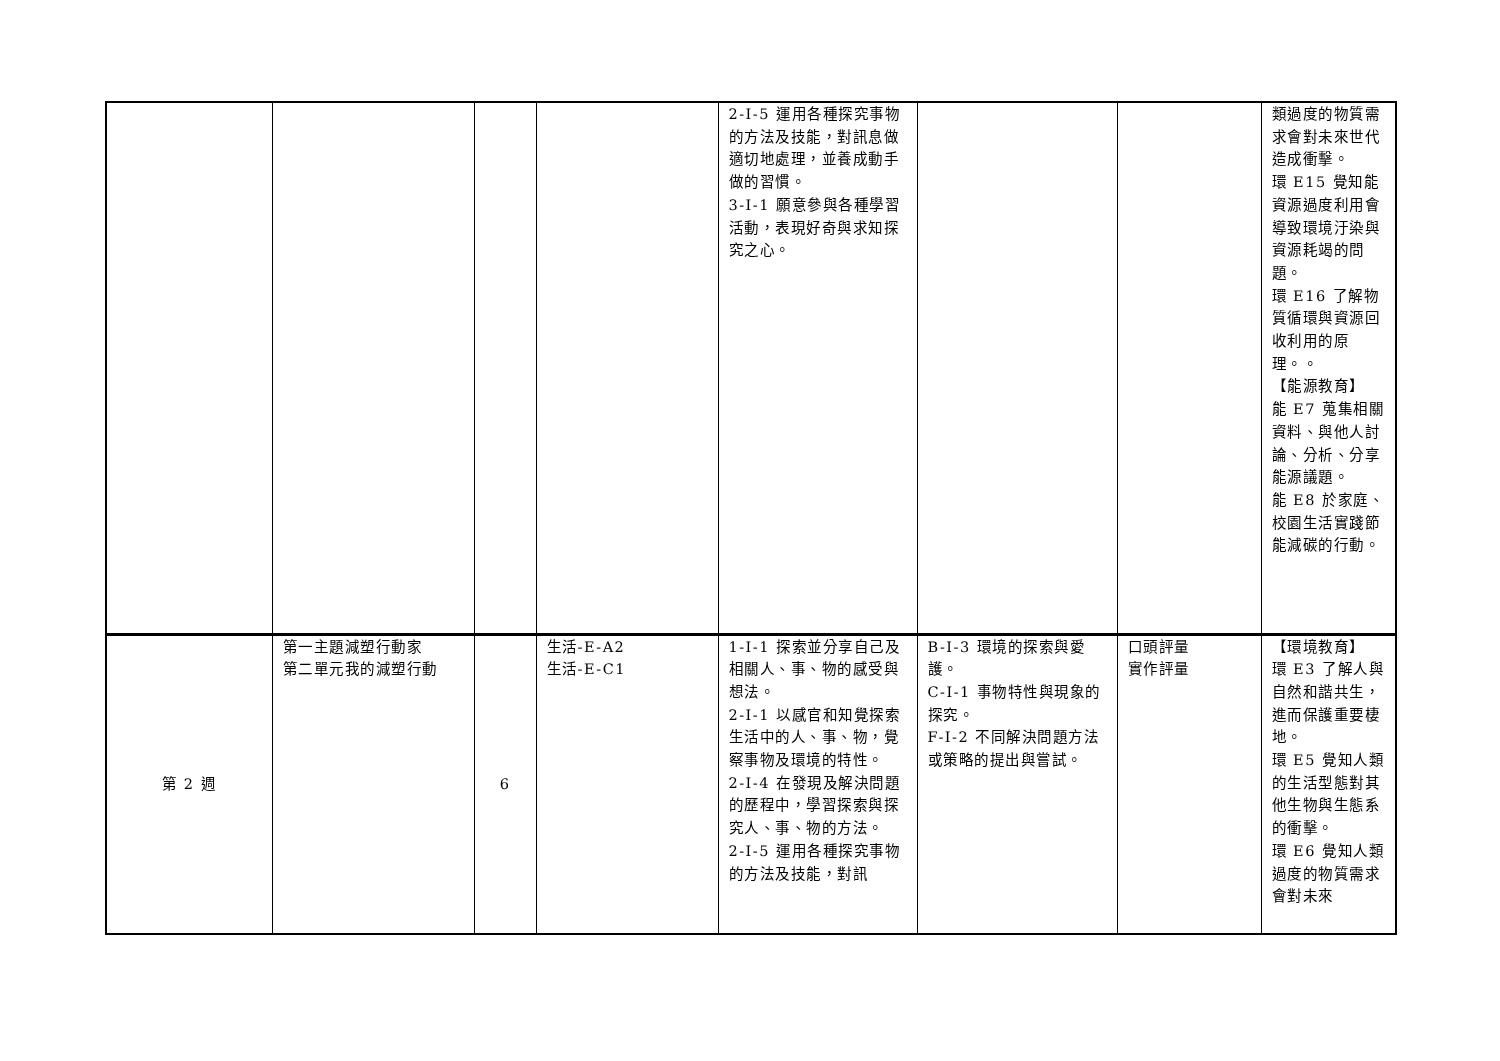| | | | | 2-I-5 運用各種探究事物的方法及技能，對訊息做適切地處理，並養成動手做的習慣。 3-I-1 願意參與各種學習活動，表現好奇與求知探究之心。 | | | 類過度的物質需求會對未來世代造成衝擊。 環 E15 覺知能資源過度利用會導致環境汙染與資源耗竭的問題。 環 E16 了解物質循環與資源回收利用的原理。。 【能源教育】 能 E7 蒐集相關資料、與他人討論、分析、分享能源議題。 能 E8 於家庭、校園生活實踐節能減碳的行動。 |
| 第 2 週 | 第一主題減塑行動家 第二單元我的減塑行動 | 6 | 生活-E-A2 生活-E-C1 | 1-I-1 探索並分享自己及相關人、事、物的感受與想法。 2-I-1 以感官和知覺探索生活中的人、事、物，覺察事物及環境的特性。 2-I-4 在發現及解決問題的歷程中，學習探索與探究人、事、物的方法。 2-I-5 運用各種探究事物的方法及技能，對訊 | B-I-3 環境的探索與愛護。 C-I-1 事物特性與現象的探究。 F-I-2 不同解決問題方法或策略的提出與嘗試。 | 口頭評量 實作評量 | 【環境教育】 環 E3 了解人與自然和諧共生，進而保護重要棲地。 環 E5 覺知人類的生活型態對其他生物與生態系的衝擊。 環 E6 覺知人類過度的物質需求會對未來 |